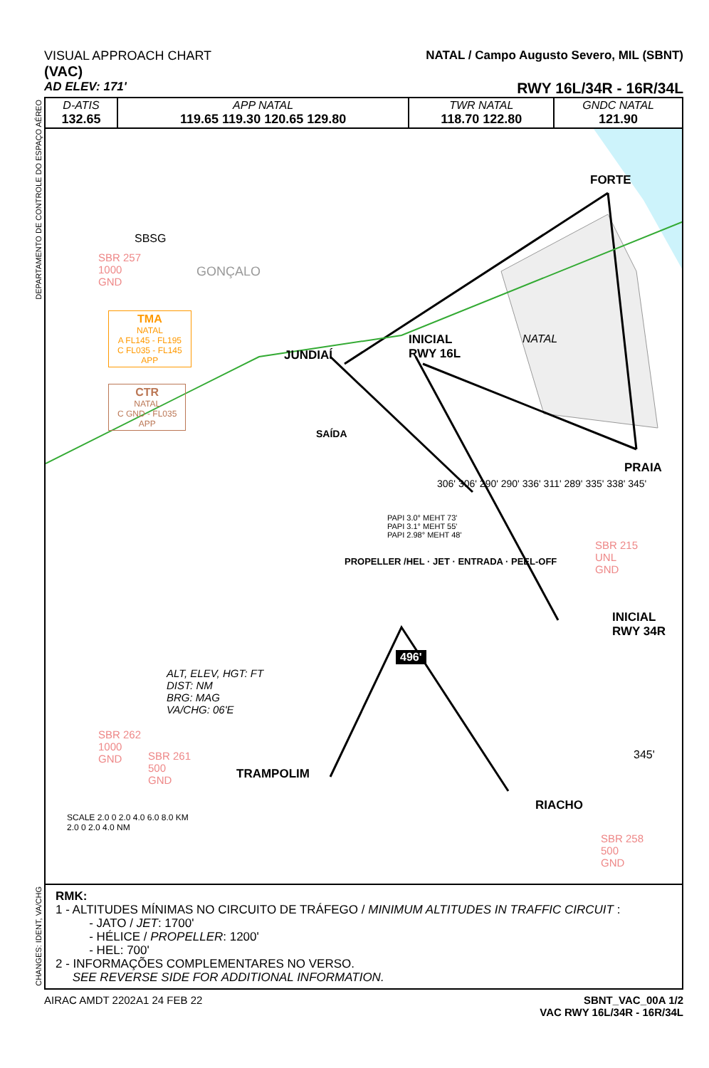DEPARTAMENTO DE CONTROLE DO ESPAÇO AÉREO
CHANGES: IDENT, VA/CHG
VISUAL APPROACH CHART
(VAC)
AD ELEV: 171'
NATAL / Campo Augusto Severo, MIL (SBNT)
RWY 16L/34R - 16R/34L
| D-ATIS 132.65 | APP NATAL 119.65 119.30 120.65 129.80 | TWR NATAL 118.70 122.80 | GNDC NATAL 121.90 |
FORTE
JUNDIAÍ
INICIAL
RWY 16L
PRAIA
INICIAL
RWY 34R
TRAMPOLIM
RIACHO
SBSG
GONÇALO
NATAL
SBR 257
1000
GND
TMA
NATAL
A FL145 - FL195
C FL035 - FL145
APP
CTR
NATAL
C GND - FL035
APP
SBR 215
UNL
GND
SBR 262
1000
GND
SBR 261
500
GND
SBR 258
500
GND
ALT, ELEV, HGT: FT
DIST: NM
BRG: MAG
VA/CHG: 06'E
496'
345'
SCALE 2.0 0 2.0 4.0 6.0 8.0 KM
2.0 0 2.0 4.0 NM
SAÍDA
PAPI 3.0° MEHT 73'
PAPI 3.1° MEHT 55'
PAPI 2.98° MEHT 48'
306' 306' 290' 290' 336' 311' 289' 335' 338' 345'
PROPELLER /HEL · JET · ENTRADA · PEEL-OFF
RMK:
1 - ALTITUDES MÍNIMAS NO CIRCUITO DE TRÁFEGO / MINIMUM ALTITUDES IN TRAFFIC CIRCUIT :
- JATO / JET: 1700'
- HÉLICE / PROPELLER: 1200'
- HEL: 700'
2 - INFORMAÇÕES COMPLEMENTARES NO VERSO.
SEE REVERSE SIDE FOR ADDITIONAL INFORMATION.
AIRAC AMDT 2202A1 24 FEB 22 SBNT_VAC_00A 1/2
VAC RWY 16L/34R - 16R/34L